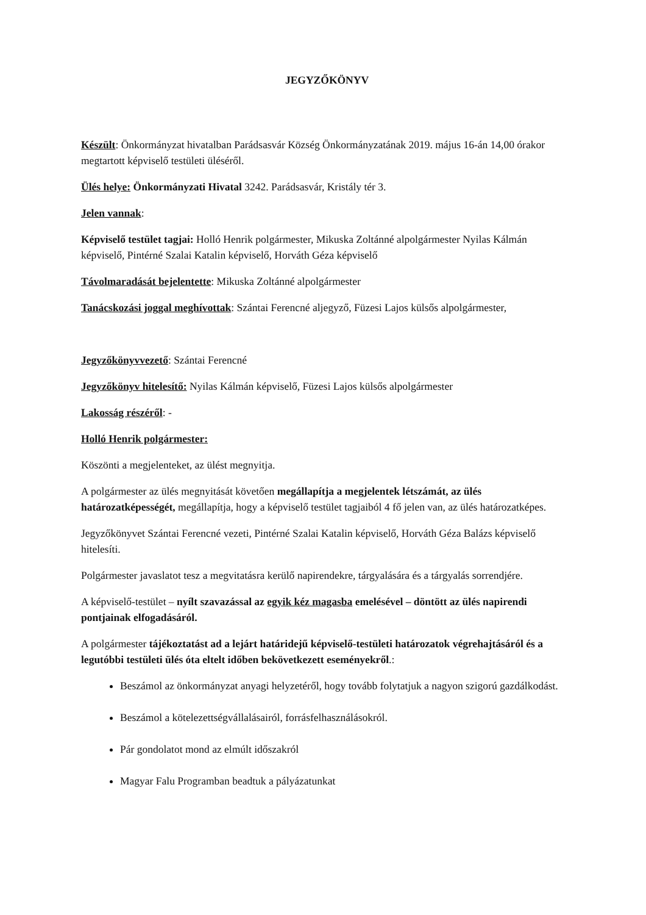JEGYZŐKÖNYV
Készült: Önkormányzat hivatalban Parádsasvár Község Önkormányzatának 2019. május 16-án 14,00 órakor megtartott képviselő testületi üléséről.
Ülés helye: Önkormányzati Hivatal 3242. Parádsasvár, Kristály tér 3.
Jelen vannak:
Képviselő testület tagjai: Holló Henrik polgármester, Mikuska Zoltánné alpolgármester Nyilas Kálmán képviselő, Pintérné Szalai Katalin képviselő, Horváth Géza képviselő
Távolmaradását bejelentette: Mikuska Zoltánné alpolgármester
Tanácskozási joggal meghívottak: Szántai Ferencné aljegyző, Füzesi Lajos külsős alpolgármester,
Jegyzőkönyvvezető: Szántai Ferencné
Jegyzőkönyv hitelesítő: Nyilas Kálmán képviselő, Füzesi Lajos külsős alpolgármester
Lakosság részéről: -
Holló Henrik polgármester:
Köszönti a megjelenteket, az ülést megnyitja.
A polgármester az ülés megnyitását követően megállapítja a megjelentek létszámát, az ülés határozatképességét, megállapítja, hogy a képviselő testület tagjaiból 4 fő jelen van, az ülés határozatképes.
Jegyzőkönyvet Szántai Ferencné vezeti, Pintérné Szalai Katalin képviselő, Horváth Géza Balázs képviselő hitelesíti.
Polgármester javaslatot tesz a megvitatásra kerülő napirendekre, tárgyalására és a tárgyalás sorrendjére.
A képviselő-testület – nyílt szavazással az egyik kéz magasba emelésével – döntött az ülés napirendi pontjainak elfogadásáról.
A polgármester tájékoztatást ad a lejárt határidejű képviselő-testületi határozatok végrehajtásáról és a legutóbbi testületi ülés óta eltelt időben bekövetkezett eseményekről.:
Beszámol az önkormányzat anyagi helyzetéről, hogy tovább folytatjuk a nagyon szigorú gazdálkodást.
Beszámol a kötelezettségvállalásairól, forrásfelhasználásokról.
Pár gondolatot mond az elmúlt időszakról
Magyar Falu Programban beadtuk a pályázatunkat